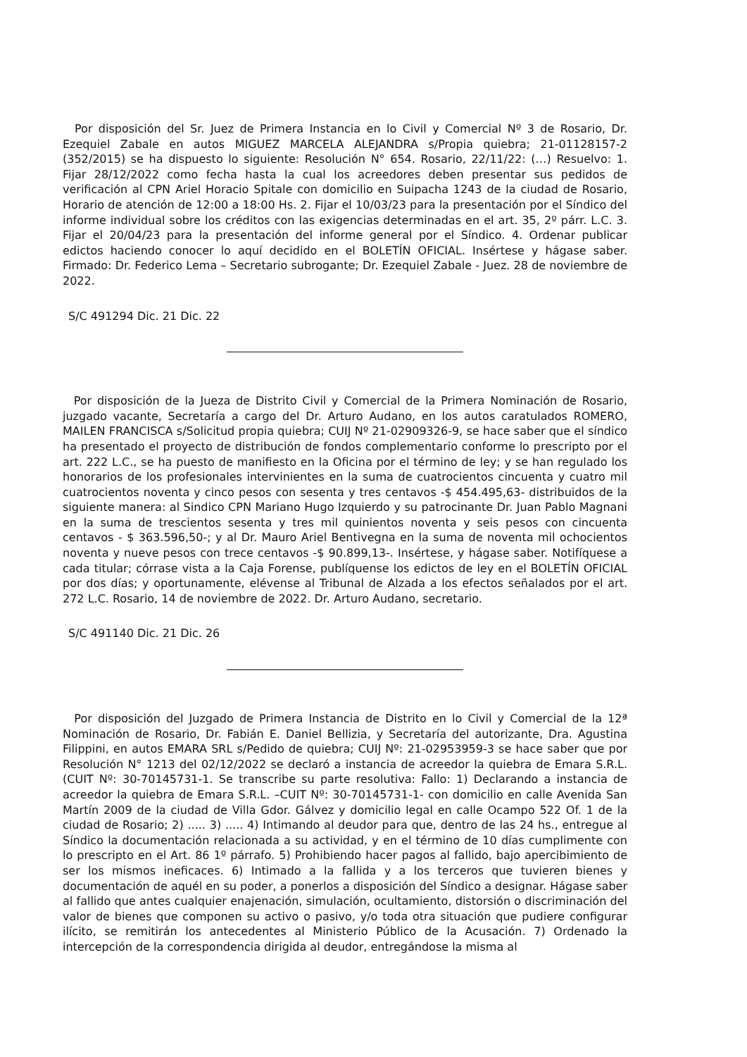Por disposición del Sr. Juez de Primera Instancia en lo Civil y Comercial Nº 3 de Rosario, Dr. Ezequiel Zabale en autos MIGUEZ MARCELA ALEJANDRA s/Propia quiebra; 21-01128157-2 (352/2015) se ha dispuesto lo siguiente: Resolución N° 654. Rosario, 22/11/22: (…) Resuelvo: 1. Fijar 28/12/2022 como fecha hasta la cual los acreedores deben presentar sus pedidos de verificación al CPN Ariel Horacio Spitale con domicilio en Suipacha 1243 de la ciudad de Rosario, Horario de atención de 12:00 a 18:00 Hs. 2. Fijar el 10/03/23 para la presentación por el Síndico del informe individual sobre los créditos con las exigencias determinadas en el art. 35, 2º párr. L.C. 3. Fijar el 20/04/23 para la presentación del informe general por el Síndico. 4. Ordenar publicar edictos haciendo conocer lo aquí decidido en el BOLETÍN OFICIAL. Insértese y hágase saber. Firmado: Dr. Federico Lema – Secretario subrogante; Dr. Ezequiel Zabale - Juez. 28 de noviembre de 2022.
S/C 491294 Dic. 21 Dic. 22
Por disposición de la Jueza de Distrito Civil y Comercial de la Primera Nominación de Rosario, juzgado vacante, Secretaría a cargo del Dr. Arturo Audano, en los autos caratulados ROMERO, MAILEN FRANCISCA s/Solicitud propia quiebra; CUIJ Nº 21-02909326-9, se hace saber que el síndico ha presentado el proyecto de distribución de fondos complementario conforme lo prescripto por el art. 222 L.C., se ha puesto de manifiesto en la Oficina por el término de ley; y se han regulado los honorarios de los profesionales intervinientes en la suma de cuatrocientos cincuenta y cuatro mil cuatrocientos noventa y cinco pesos con sesenta y tres centavos -$ 454.495,63- distribuidos de la siguiente manera: al Sindico CPN Mariano Hugo Izquierdo y su patrocinante Dr. Juan Pablo Magnani en la suma de trescientos sesenta y tres mil quinientos noventa y seis pesos con cincuenta centavos - $ 363.596,50-; y al Dr. Mauro Ariel Bentivegna en la suma de noventa mil ochocientos noventa y nueve pesos con trece centavos -$ 90.899,13-. Insértese, y hágase saber. Notifíquese a cada titular; córrase vista a la Caja Forense, publíquense los edictos de ley en el BOLETÍN OFICIAL por dos días; y oportunamente, elévense al Tribunal de Alzada a los efectos señalados por el art. 272 L.C. Rosario, 14 de noviembre de 2022. Dr. Arturo Audano, secretario.
S/C 491140 Dic. 21 Dic. 26
Por disposición del Juzgado de Primera Instancia de Distrito en lo Civil y Comercial de la 12ª Nominación de Rosario, Dr. Fabián E. Daniel Bellizia, y Secretaría del autorizante, Dra. Agustina Filippini, en autos EMARA SRL s/Pedido de quiebra; CUIJ Nº: 21-02953959-3 se hace saber que por Resolución N° 1213 del 02/12/2022 se declaró a instancia de acreedor la quiebra de Emara S.R.L. (CUIT Nº: 30-70145731-1. Se transcribe su parte resolutiva: Fallo: 1) Declarando a instancia de acreedor la quiebra de Emara S.R.L. –CUIT Nº: 30-70145731-1- con domicilio en calle Avenida San Martín 2009 de la ciudad de Villa Gdor. Gálvez y domicilio legal en calle Ocampo 522 Of. 1 de la ciudad de Rosario; 2) ..... 3) ..... 4) Intimando al deudor para que, dentro de las 24 hs., entregue al Síndico la documentación relacionada a su actividad, y en el término de 10 días cumplimente con lo prescripto en el Art. 86 1º párrafo. 5) Prohibiendo hacer pagos al fallido, bajo apercibimiento de ser los mismos ineficaces. 6) Intimado a la fallida y a los terceros que tuvieren bienes y documentación de aquél en su poder, a ponerlos a disposición del Síndico a designar. Hágase saber al fallido que antes cualquier enajenación, simulación, ocultamiento, distorsión o discriminación del valor de bienes que componen su activo o pasivo, y/o toda otra situación que pudiere configurar ilícito, se remitirán los antecedentes al Ministerio Público de la Acusación. 7) Ordenado la intercepción de la correspondencia dirigida al deudor, entregándose la misma al